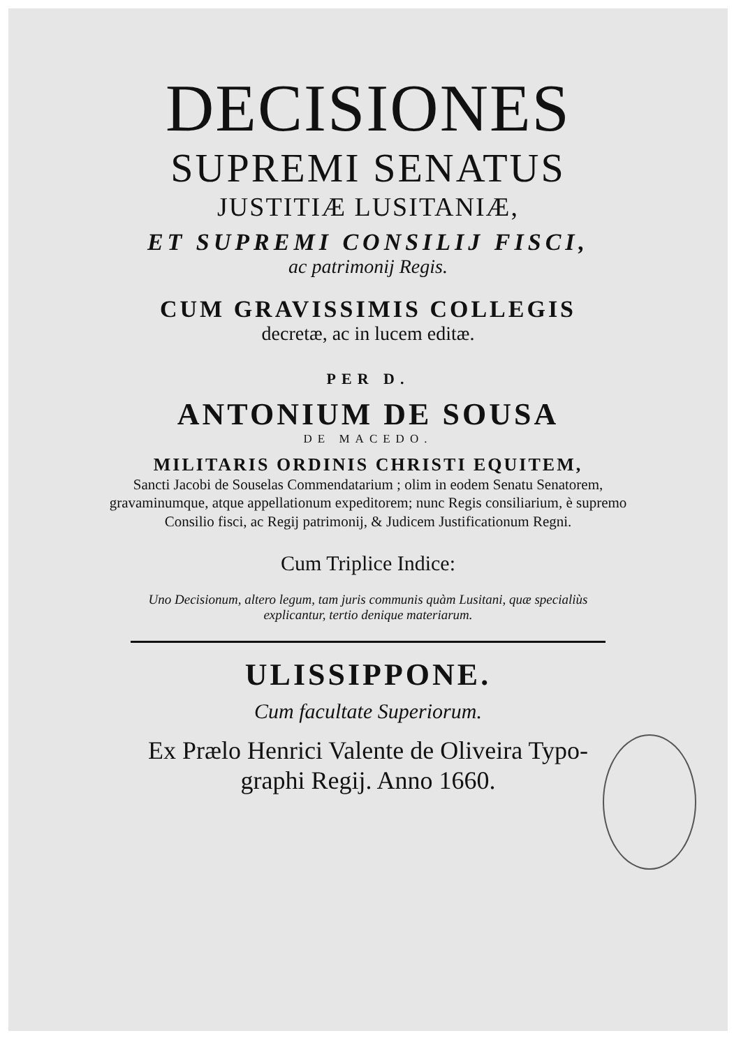DECISIONES
SUPREMI SENATUS
JUSTITIÆ LUSITANIÆ,
ET SUPREMI CONSILIJ FISCI,
ac patrimonij Regis.
CUM GRAVISSIMIS COLLEGIS
decretæ, ac in lucem editæ.
PER D.
ANTONIUM DE SOUSA
DE MACEDO.
MILITARIS ORDINIS CHRISTI EQUITEM,
Sancti Jacobi de Souselas Commendatarium ; olim in eodem Senatu Senatorem, gravaminumque, atque appellationum expeditorem; nunc Regis consiliarium, è supremo Consilio fisci, ac Regij patrimonij, & Judicem Justificationum Regni.
Cum Triplice Indice:
Uno Decisionum, altero legum, tam juris communis quàm Lusitani, quæ specialiùs
explicantur, tertio denique materiarum.
ULISSIPPONE.
Cum facultate Superiorum.
Ex Prælo Henrici Valente de Oliveira Typo-
graphi Regij. Anno 1660.